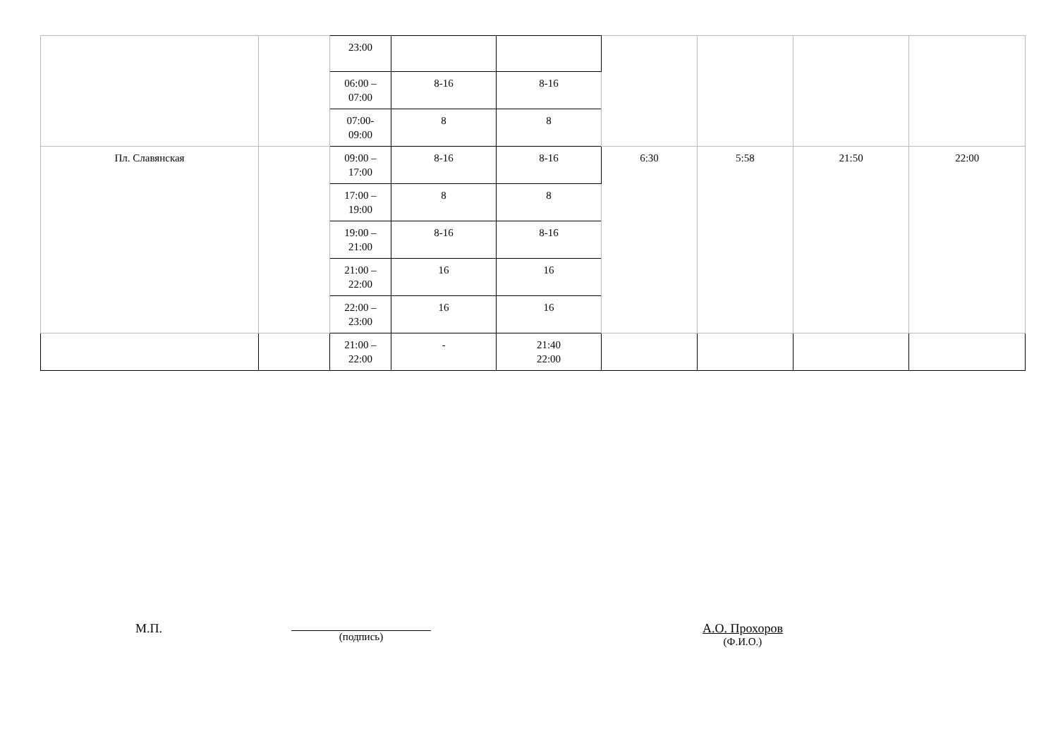| | | 23:00 | | | | | | |
| | | 06:00 – 07:00 | 8-16 | 8-16 | | | | |
| | | 07:00- 09:00 | 8 | 8 | | | | |
| Пл. Славянская | | 09:00 – 17:00 | 8-16 | 8-16 | 6:30 | 5:58 | 21:50 | 22:00 |
| | | 17:00 – 19:00 | 8 | 8 | | | | |
| | | 19:00 – 21:00 | 8-16 | 8-16 | | | | |
| | | 21:00 – 22:00 | 16 | 16 | | | | |
| | | 22:00 – 23:00 | 16 | 16 | | | | |
| | | 21:00 – 22:00 | - | 21:40 22:00 | | | | |
М.П. (подпись)
А.О. Прохоров
(Ф.И.О.)